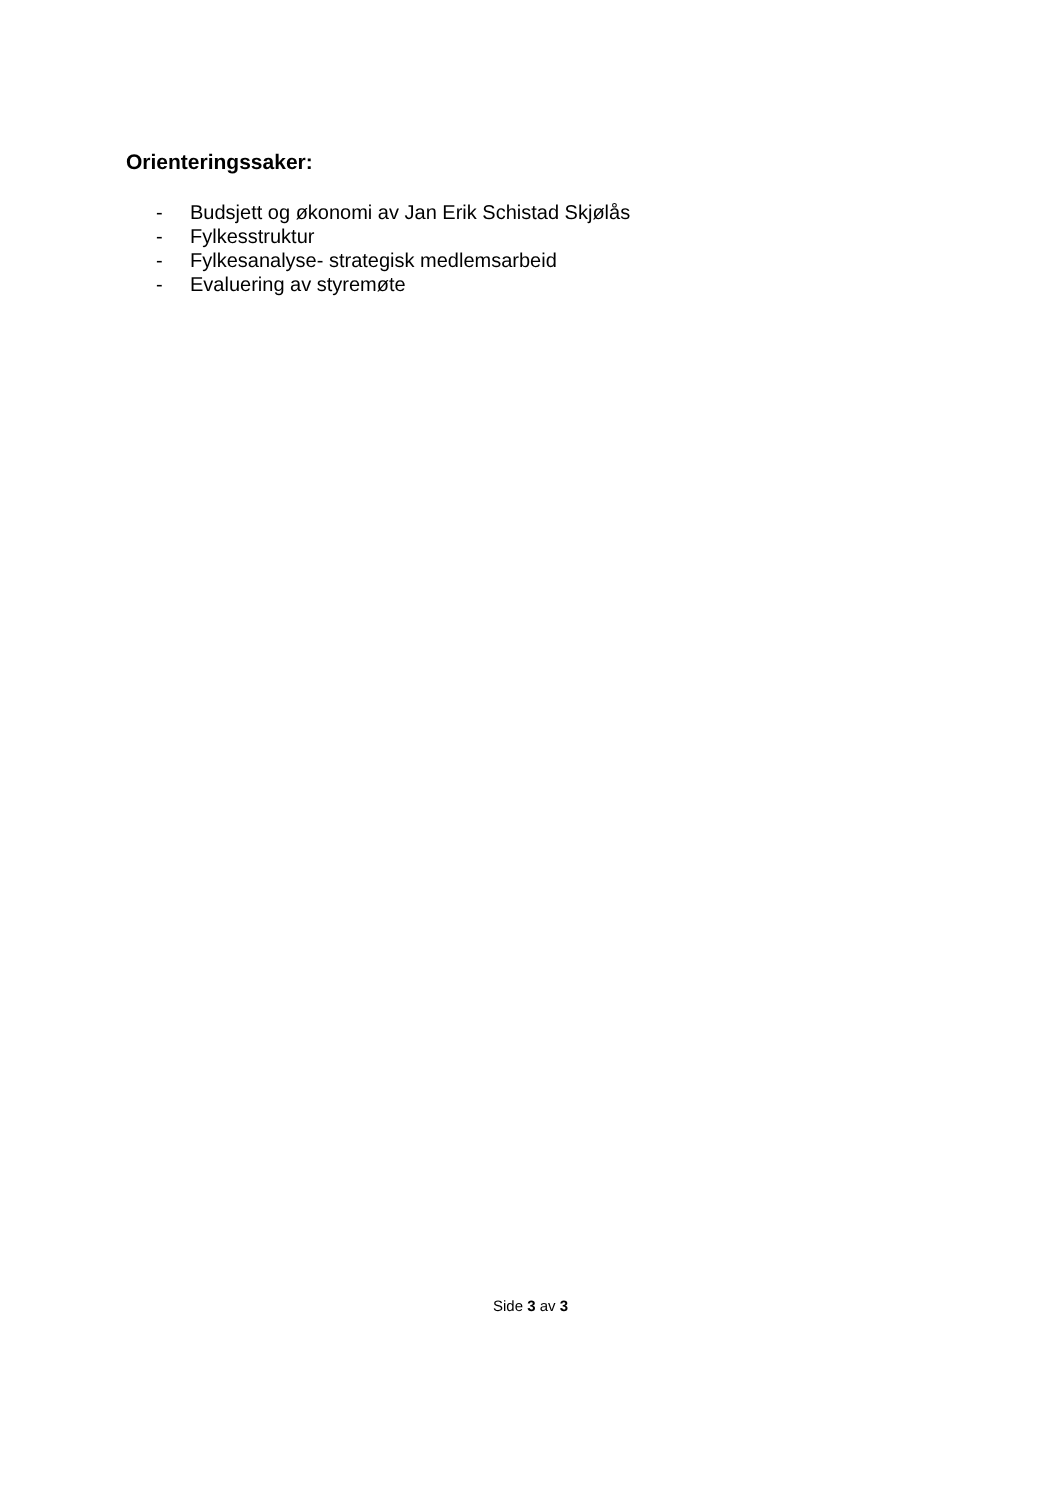Orienteringssaker:
- Budsjett og økonomi av Jan Erik Schistad Skjølås
- Fylkesstruktur
- Fylkesanalyse- strategisk medlemsarbeid
- Evaluering av styremøte
Side 3 av 3